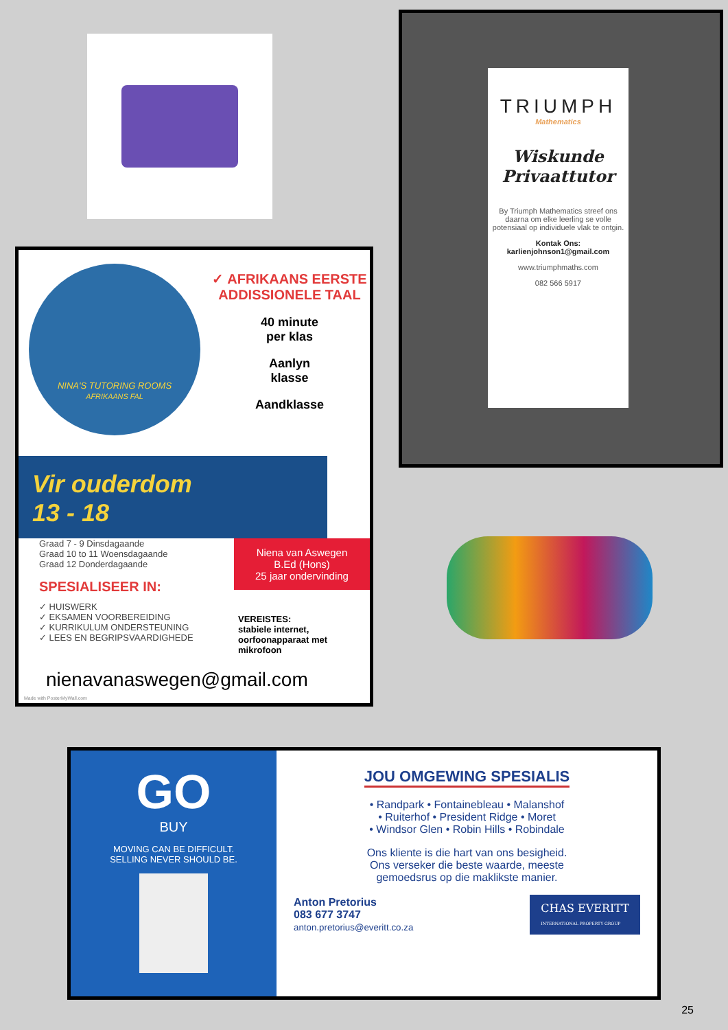NINA'S TUTORING ROOMS
AFRIKAANS FAL
✓ AFRIKAANS EERSTE ADDISSIONELE TAAL
40 minute
per klas
Aanlyn
klasse
Aandklasse
Vir ouderdom
13 - 18
Graad 7 - 9 Dinsdagaande
Graad 10 to 11 Woensdagaande
Graad 12 Donderdagaande
SPESIALISEER IN:
✓ HUISWERK
✓ EKSAMEN VOORBEREIDING
✓ KURRIKULUM ONDERSTEUNING
✓ LEES EN BEGRIPSVAARDIGHEDE
Niena van Aswegen
B.Ed (Hons)
25 jaar ondervinding
VEREISTES:
stabiele internet,
oorfoonapparaat met
mikrofoon
nienavanaswegen@gmail.com
Made with PosterMyWall.com
TRIUMPH
Mathematics
Wiskunde Privaattutor
By Triumph Mathematics streef ons daarna om elke leerling se volle potensiaal op individuele vlak te ontgin.
Kontak Ons:
karlienjohnson1@gmail.com
www.triumphmaths.com
082 566 5917
GO
BUY
MOVING CAN BE DIFFICULT.
SELLING NEVER SHOULD BE.
JOU OMGEWING SPESIALIS
• Randpark • Fontainebleau • Malanshof
• Ruiterhof • President Ridge • Moret
• Windsor Glen • Robin Hills • Robindale
Ons kliente is die hart van ons besigheid.
Ons verseker die beste waarde, meeste
gemoedsrus op die maklikste manier.
Anton Pretorius
083 677 3747
anton.pretorius@everitt.co.za
CHAS EVERITT
INTERNATIONAL PROPERTY GROUP
25